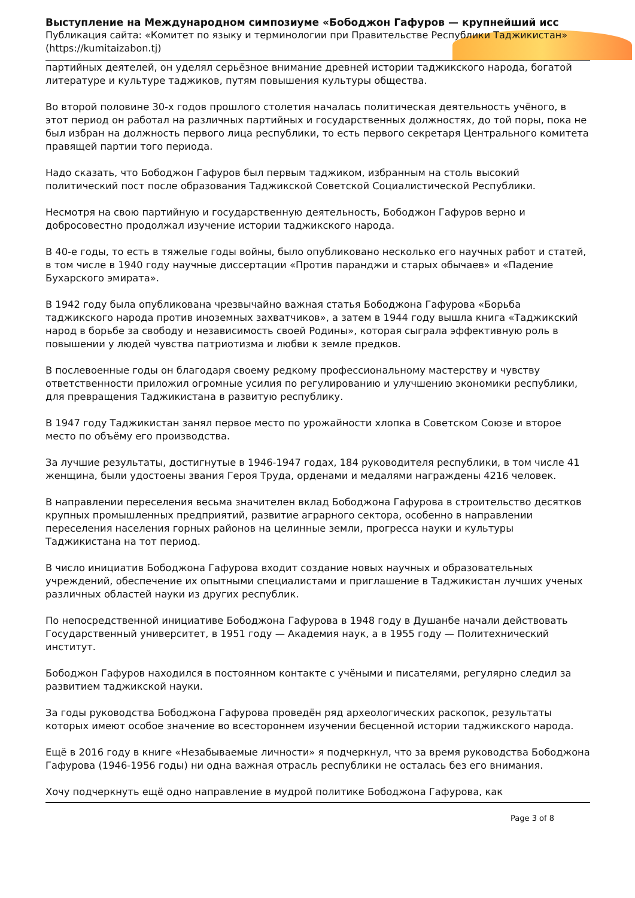Выступление на Международном симпозиуме «Бободжон Гафуров — крупнейший исс
Публикация сайта: «Комитет по языку и терминологии при Правительстве Республики Таджикистан» (https://kumitaizabon.tj)
партийных деятелей, он уделял серьёзное внимание древней истории таджикского народа, богатой литературе и культуре таджиков, путям повышения культуры общества.
Во второй половине 30-х годов прошлого столетия началась политическая деятельность учёного, в этот период он работал на различных партийных и государственных должностях, до той поры, пока не был избран на должность первого лица республики, то есть первого секретаря Центрального комитета правящей партии того периода.
Надо сказать, что Бободжон Гафуров был первым таджиком, избранным на столь высокий политический пост после образования Таджикской Советской Социалистической Республики.
Несмотря на свою партийную и государственную деятельность, Бободжон Гафуров верно и добросовестно продолжал изучение истории таджикского народа.
В 40-е годы, то есть в тяжелые годы войны, было опубликовано несколько его научных работ и статей, в том числе в 1940 году научные диссертации «Против паранджи и старых обычаев» и «Падение Бухарского эмирата».
В 1942 году была опубликована чрезвычайно важная статья Бободжона Гафурова «Борьба таджикского народа против иноземных захватчиков», а затем в 1944 году вышла книга «Таджикский народ в борьбе за свободу и независимость своей Родины», которая сыграла эффективную роль в повышении у людей чувства патриотизма и любви к земле предков.
В послевоенные годы он благодаря своему редкому профессиональному мастерству и чувству ответственности приложил огромные усилия по регулированию и улучшению экономики республики, для превращения Таджикистана в развитую республику.
В 1947 году Таджикистан занял первое место по урожайности хлопка в Советском Союзе и второе место по объёму его производства.
За лучшие результаты, достигнутые в 1946-1947 годах, 184 руководителя республики, в том числе 41 женщина, были удостоены звания Героя Труда, орденами и медалями награждены 4216 человек.
В направлении переселения весьма значителен вклад Бободжона Гафурова в строительство десятков крупных промышленных предприятий, развитие аграрного сектора, особенно в направлении переселения населения горных районов на целинные земли, прогресса науки и культуры Таджикистана на тот период.
В число инициатив Бободжона Гафурова входит создание новых научных и образовательных учреждений, обеспечение их опытными специалистами и приглашение в Таджикистан лучших ученых различных областей науки из других республик.
По непосредственной инициативе Бободжона Гафурова в 1948 году в Душанбе начали действовать Государственный университет, в 1951 году — Академия наук, а в 1955 году — Политехнический институт.
Бободжон Гафуров находился в постоянном контакте с учёными и писателями, регулярно следил за развитием таджикской науки.
За годы руководства Бободжона Гафурова проведён ряд археологических раскопок, результаты которых имеют особое значение во всестороннем изучении бесценной истории таджикского народа.
Ещё в 2016 году в книге «Незабываемые личности» я подчеркнул, что за время руководства Бободжона Гафурова (1946-1956 годы) ни одна важная отрасль республики не осталась без его внимания.
Хочу подчеркнуть ещё одно направление в мудрой политике Бободжона Гафурова, как
Page 3 of 8